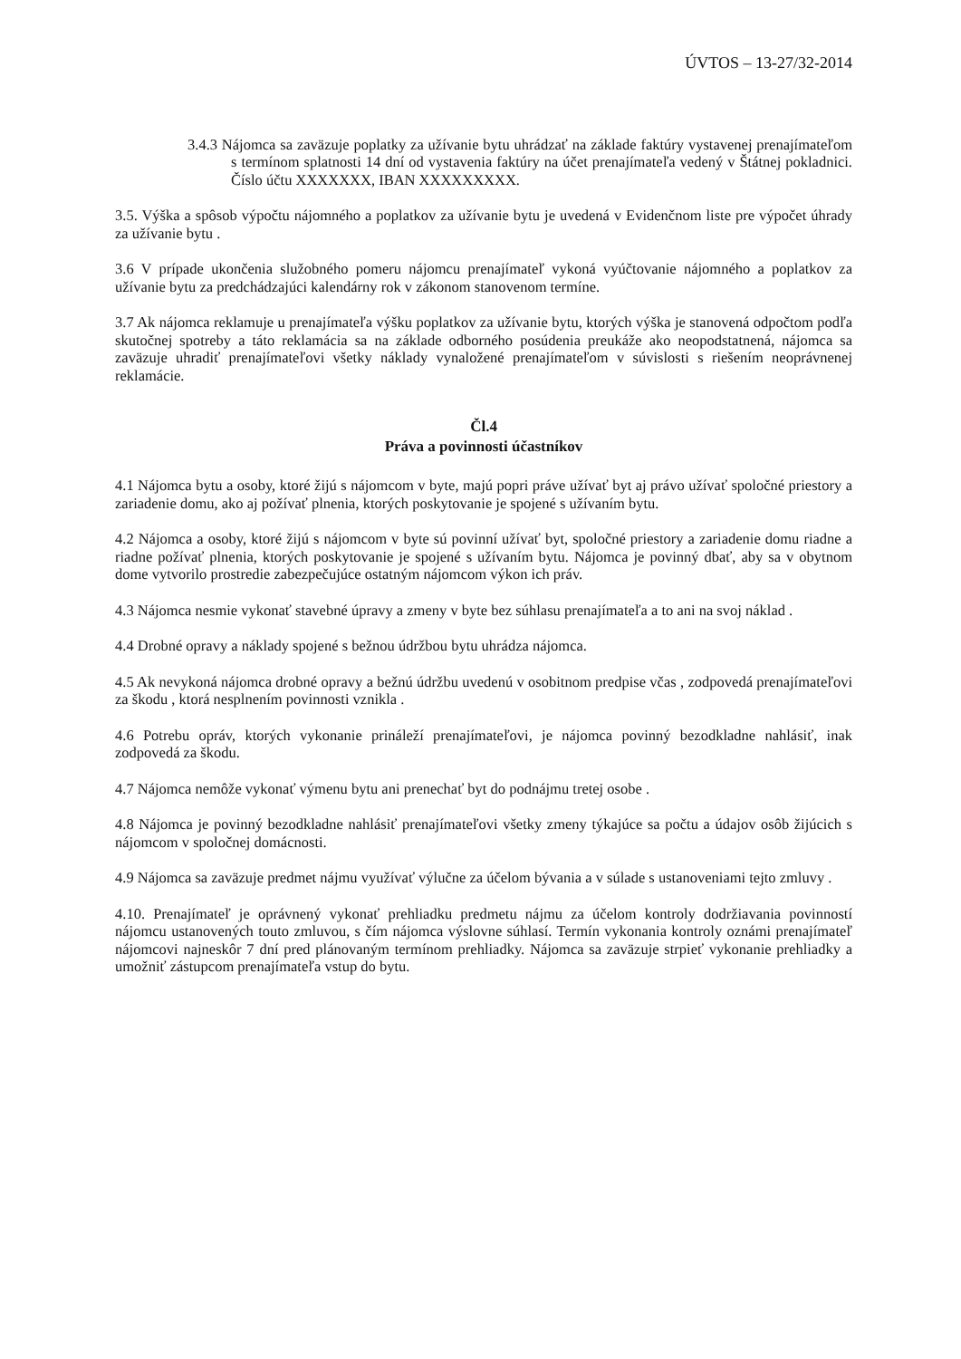ÚVTOS – 13-27/32-2014
3.4.3 Nájomca sa zaväzuje poplatky za užívanie bytu uhrádzať na základe faktúry vystavenej prenajímateľom s termínom splatnosti 14 dní od vystavenia faktúry na účet prenajímateľa vedený v Štátnej pokladnici. Číslo účtu XXXXXXX, IBAN XXXXXXXXX.
3.5. Výška a spôsob výpočtu nájomného a poplatkov za užívanie bytu je uvedená v Evidenčnom liste pre výpočet úhrady za užívanie bytu .
3.6 V prípade ukončenia služobného pomeru nájomcu prenajímateľ vykoná vyúčtovanie nájomného a poplatkov za užívanie bytu za predchádzajúci kalendárny rok v zákonom stanovenom termíne.
3.7 Ak nájomca reklamuje u prenajímateľa výšku poplatkov za užívanie bytu, ktorých výška je stanovená odpočtom podľa skutočnej spotreby a táto reklamácia sa na základe odborného posúdenia preukáže ako neopodstatnená, nájomca sa zaväzuje uhradiť prenajímateľovi všetky náklady vynaložené prenajímateľom v súvislosti s riešením neoprávnenej reklamácie.
Čl.4
Práva a povinnosti účastníkov
4.1 Nájomca bytu a osoby, ktoré žijú s nájomcom v byte, majú popri práve užívať byt aj právo užívať spoločné priestory a zariadenie domu, ako aj požívať plnenia, ktorých poskytovanie je spojené s užívaním bytu.
4.2 Nájomca a osoby, ktoré žijú s nájomcom v byte sú povinní užívať byt, spoločné priestory a zariadenie domu riadne a riadne požívať plnenia, ktorých poskytovanie je spojené s užívaním bytu. Nájomca je povinný dbať, aby sa v obytnom dome vytvorilo prostredie zabezpečujúce ostatným nájomcom výkon ich práv.
4.3 Nájomca nesmie vykonať stavebné úpravy a zmeny v byte bez súhlasu prenajímateľa a to ani na svoj náklad .
4.4 Drobné opravy a náklady spojené s bežnou údržbou bytu uhrádza nájomca.
4.5 Ak nevykoná nájomca drobné opravy a bežnú údržbu uvedenú v osobitnom predpise včas , zodpovedá prenajímateľovi za škodu , ktorá nesplnením povinnosti vznikla .
4.6 Potrebu opráv, ktorých vykonanie prináleží prenajímateľovi, je nájomca povinný bezodkladne nahlásiť, inak zodpovedá za škodu.
4.7 Nájomca nemôže vykonať výmenu bytu ani prenechať byt do podnájmu tretej osobe .
4.8 Nájomca je povinný bezodkladne nahlásiť prenajímateľovi všetky zmeny týkajúce sa počtu a údajov osôb žijúcich s nájomcom v spoločnej domácnosti.
4.9 Nájomca sa zaväzuje predmet nájmu využívať výlučne za účelom bývania a v súlade s ustanoveniami tejto zmluvy .
4.10. Prenajímateľ je oprávnený vykonať prehliadku predmetu nájmu za účelom kontroly dodržiavania povinností nájomcu ustanovených touto zmluvou, s čím nájomca výslovne súhlasí. Termín vykonania kontroly oznámi prenajímateľ nájomcovi najneskôr 7 dní pred plánovaným termínom prehliadky. Nájomca sa zaväzuje strpieť vykonanie prehliadky a umožniť zástupcom prenajímateľa vstup do bytu.